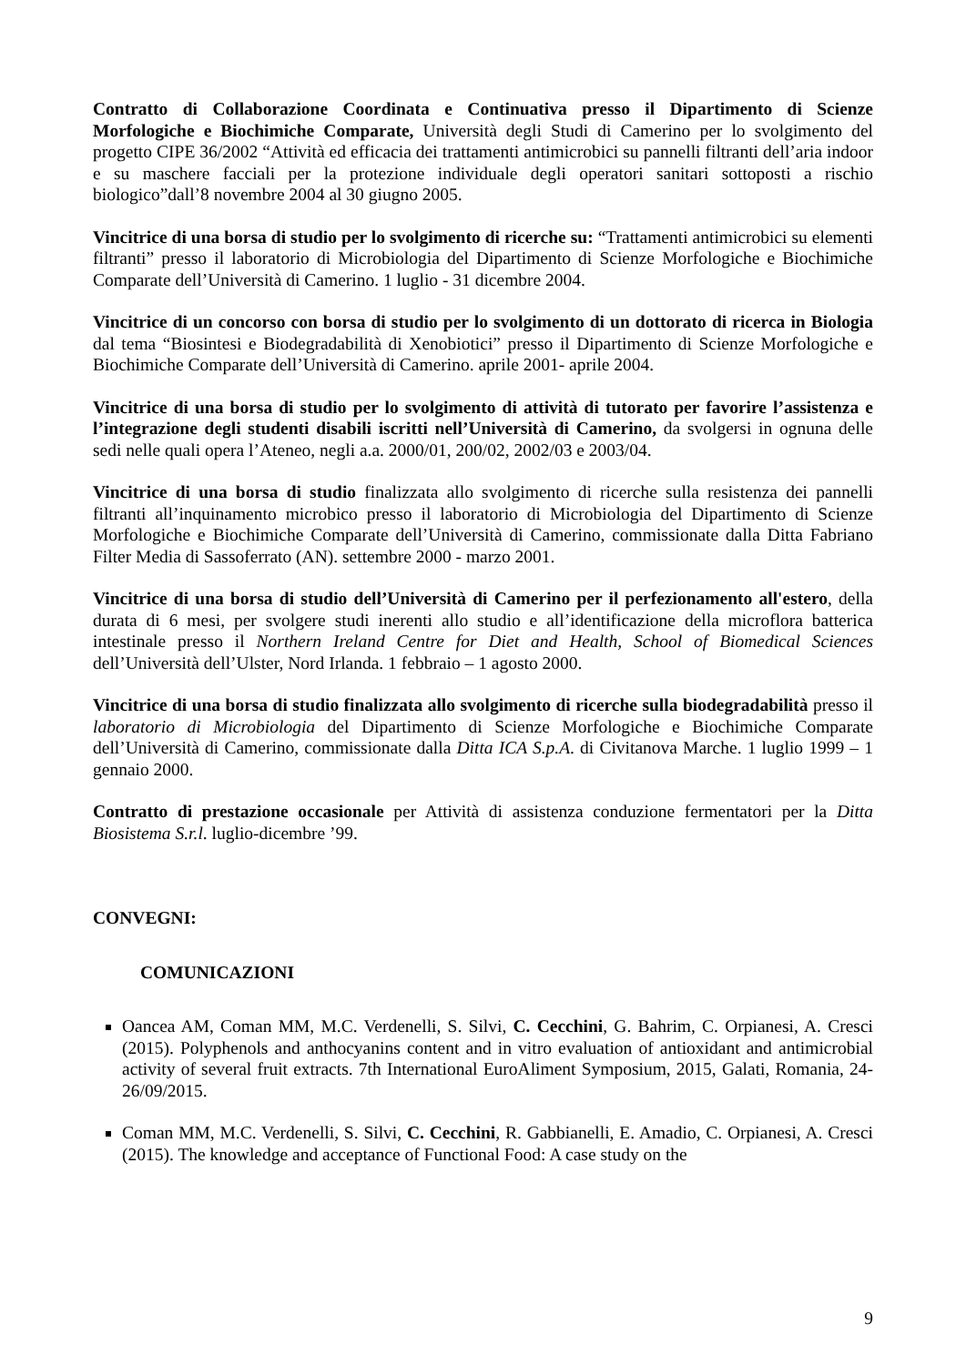Contratto di Collaborazione Coordinata e Continuativa presso il Dipartimento di Scienze Morfologiche e Biochimiche Comparate, Università degli Studi di Camerino per lo svolgimento del progetto CIPE 36/2002 “Attività ed efficacia dei trattamenti antimicrobici su pannelli filtranti dell’aria indoor e su maschere facciali per la protezione individuale degli operatori sanitari sottoposti a rischio biologico”dall’8 novembre 2004 al 30 giugno 2005.
Vincitrice di una borsa di studio per lo svolgimento di ricerche su: “Trattamenti antimicrobici su elementi filtranti” presso il laboratorio di Microbiologia del Dipartimento di Scienze Morfologiche e Biochimiche Comparate dell’Università di Camerino. 1 luglio - 31 dicembre 2004.
Vincitrice di un concorso con borsa di studio per lo svolgimento di un dottorato di ricerca in Biologia dal tema “Biosintesi e Biodegradabilità di Xenobiotici” presso il Dipartimento di Scienze Morfologiche e Biochimiche Comparate dell’Università di Camerino. aprile 2001- aprile 2004.
Vincitrice di una borsa di studio per lo svolgimento di attività di tutorato per favorire l’assistenza e l’integrazione degli studenti disabili iscritti nell’Università di Camerino, da svolgersi in ognuna delle sedi nelle quali opera l’Ateneo, negli a.a. 2000/01, 200/02, 2002/03 e 2003/04.
Vincitrice di una borsa di studio finalizzata allo svolgimento di ricerche sulla resistenza dei pannelli filtranti all’inquinamento microbico presso il laboratorio di Microbiologia del Dipartimento di Scienze Morfologiche e Biochimiche Comparate dell’Università di Camerino, commissionate dalla Ditta Fabriano Filter Media di Sassoferrato (AN). settembre 2000 - marzo 2001.
Vincitrice di una borsa di studio dell’Università di Camerino per il perfezionamento all'estero, della durata di 6 mesi, per svolgere studi inerenti allo studio e all’identificazione della microflora batterica intestinale presso il Northern Ireland Centre for Diet and Health, School of Biomedical Sciences dell’Università dell’Ulster, Nord Irlanda. 1 febbraio – 1 agosto 2000.
Vincitrice di una borsa di studio finalizzata allo svolgimento di ricerche sulla biodegradabilità presso il laboratorio di Microbiologia del Dipartimento di Scienze Morfologiche e Biochimiche Comparate dell’Università di Camerino, commissionate dalla Ditta ICA S.p.A. di Civitanova Marche. 1 luglio 1999 – 1 gennaio 2000.
Contratto di prestazione occasionale per Attività di assistenza conduzione fermentatori per la Ditta Biosistema S.r.l. luglio-dicembre ’99.
CONVEGNI:
COMUNICAZIONI
Oancea AM, Coman MM, M.C. Verdenelli, S. Silvi, C. Cecchini, G. Bahrim, C. Orpianesi, A. Cresci (2015). Polyphenols and anthocyanins content and in vitro evaluation of antioxidant and antimicrobial activity of several fruit extracts. 7th International EuroAliment Symposium, 2015, Galati, Romania, 24-26/09/2015.
Coman MM, M.C. Verdenelli, S. Silvi, C. Cecchini, R. Gabbianelli, E. Amadio, C. Orpianesi, A. Cresci (2015). The knowledge and acceptance of Functional Food: A case study on the
9